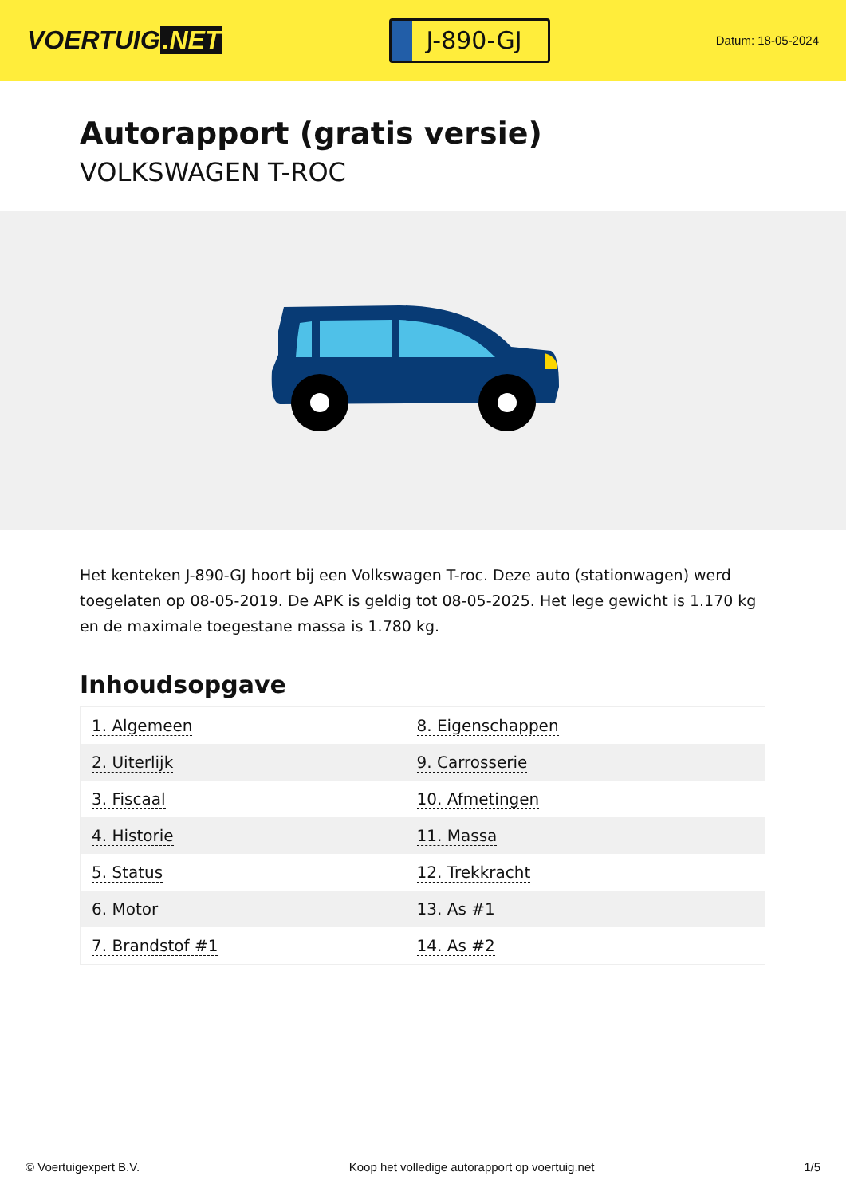VOERTUIG.NET
J-890-GJ
Datum: 18-05-2024
Autorapport (gratis versie)
VOLKSWAGEN T-ROC
Het kenteken J-890-GJ hoort bij een Volkswagen T-roc. Deze auto (stationwagen) werd toegelaten op 08-05-2019. De APK is geldig tot 08-05-2025. Het lege gewicht is 1.170 kg en de maximale toegestane massa is 1.780 kg.
Inhoudsopgave
| 1. Algemeen | 8. Eigenschappen |
| 2. Uiterlijk | 9. Carrosserie |
| 3. Fiscaal | 10. Afmetingen |
| 4. Historie | 11. Massa |
| 5. Status | 12. Trekkracht |
| 6. Motor | 13. As #1 |
| 7. Brandstof #1 | 14. As #2 |
© Voertuigexpert B.V. Koop het volledige autorapport op voertuig.net 1/5